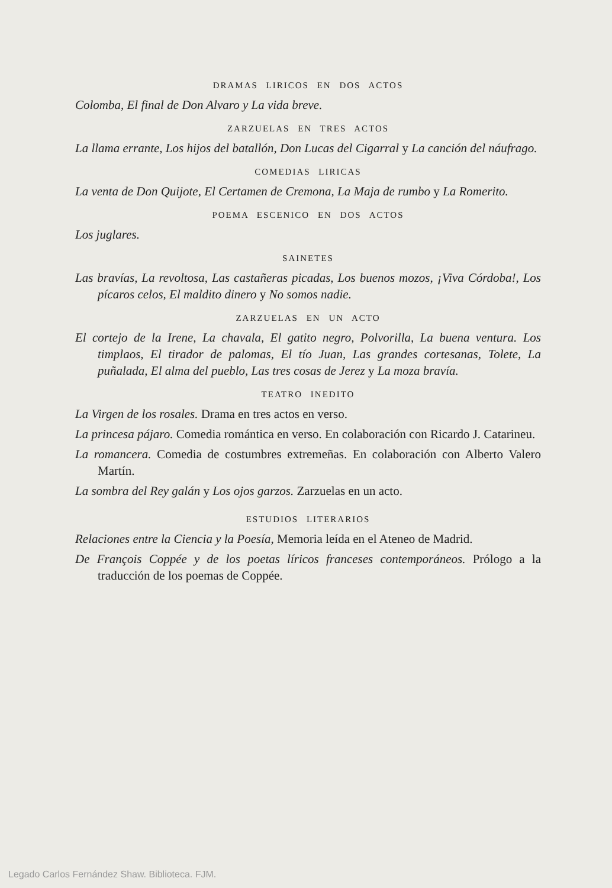DRAMAS LIRICOS EN DOS ACTOS
Colomba, El final de Don Alvaro y La vida breve.
ZARZUELAS EN TRES ACTOS
La llama errante, Los hijos del batallón, Don Lucas del Cigarral y La canción del náufrago.
COMEDIAS LIRICAS
La venta de Don Quijote, El Certamen de Cremona, La Maja de rumbo y La Romerito.
POEMA ESCENICO EN DOS ACTOS
Los juglares.
SAINETES
Las bravías, La revoltosa, Las castañeras picadas, Los buenos mozos, ¡Viva Córdoba!, Los pícaros celos, El maldito dinero y No somos nadie.
ZARZUELAS EN UN ACTO
El cortejo de la Irene, La chavala, El gatito negro, Polvorilla, La buena ventura. Los timplaos, El tirador de palomas, El tío Juan, Las grandes cortesanas, Tolete, La puñalada, El alma del pueblo, Las tres cosas de Jerez y La moza bravía.
TEATRO INEDITO
La Virgen de los rosales. Drama en tres actos en verso.
La princesa pájaro. Comedia romántica en verso. En colaboración con Ricardo J. Catarineu.
La romancera. Comedia de costumbres extremeñas. En colaboración con Alberto Valero Martín.
La sombra del Rey galán y Los ojos garzos. Zarzuelas en un acto.
ESTUDIOS LITERARIOS
Relaciones entre la Ciencia y la Poesía, Memoria leída en el Ateneo de Madrid.
De François Coppée y de los poetas líricos franceses contemporáneos. Prólogo a la traducción de los poemas de Coppée.
Legado Carlos Fernández Shaw. Biblioteca. FJM.